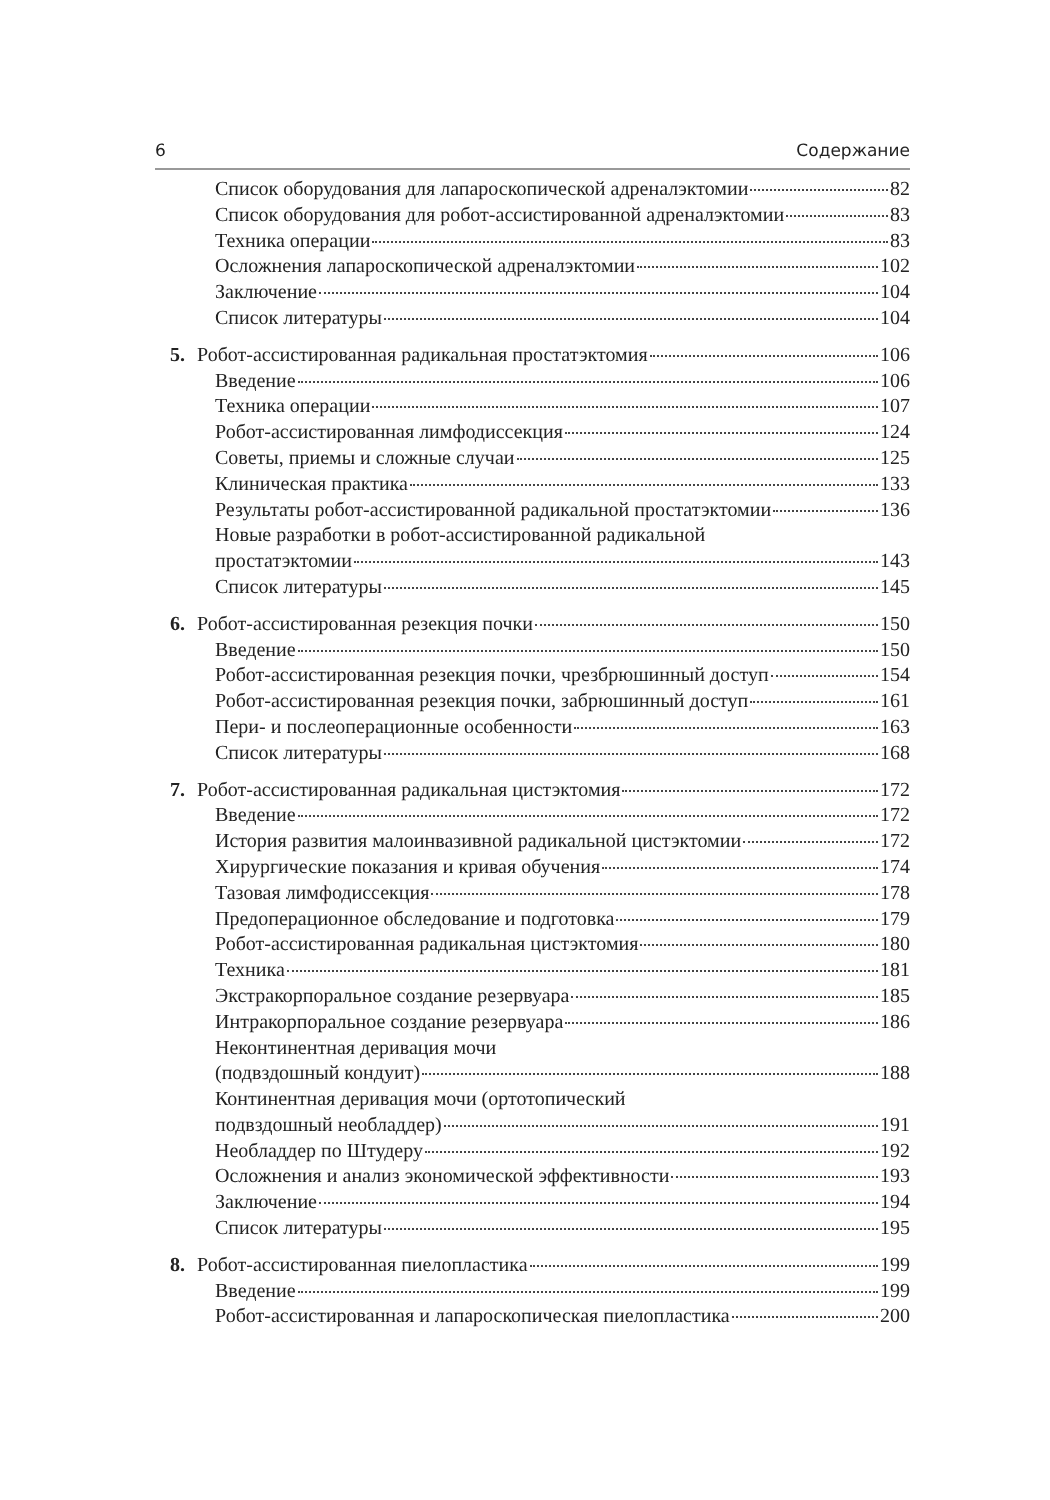6 Содержание
Список оборудования для лапароскопической адреналэктомии 82
Список оборудования для робот-ассистированной адреналэктомии 83
Техника операции 83
Осложнения лапароскопической адреналэктомии 102
Заключение 104
Список литературы 104
5. Робот-ассистированная радикальная простатэктомия 106
Введение 106
Техника операции 107
Робот-ассистированная лимфодиссекция 124
Советы, приемы и сложные случаи 125
Клиническая практика 133
Результаты робот-ассистированной радикальной простатэктомии 136
Новые разработки в робот-ассистированной радикальной
простатэктомии 143
Список литературы 145
6. Робот-ассистированная резекция почки 150
Введение 150
Робот-ассистированная резекция почки, чрезбрюшинный доступ 154
Робот-ассистированная резекция почки, забрюшинный доступ 161
Пери- и послеоперационные особенности 163
Список литературы 168
7. Робот-ассистированная радикальная цистэктомия 172
Введение 172
История развития малоинвазивной радикальной цистэктомии 172
Хирургические показания и кривая обучения 174
Тазовая лимфодиссекция 178
Предоперационное обследование и подготовка 179
Робот-ассистированная радикальная цистэктомия 180
Техника 181
Экстракорпоральное создание резервуара 185
Интракорпоральное создание резервуара 186
Неконтинентная деривация мочи
(подвздошный кондуит) 188
Континентная деривация мочи (ортотопический
подвздошный необладдер) 191
Необладдер по Штудеру 192
Осложнения и анализ экономической эффективности 193
Заключение 194
Список литературы 195
8. Робот-ассистированная пиелопластика 199
Введение 199
Робот-ассистированная и лапароскопическая пиелопластика 200